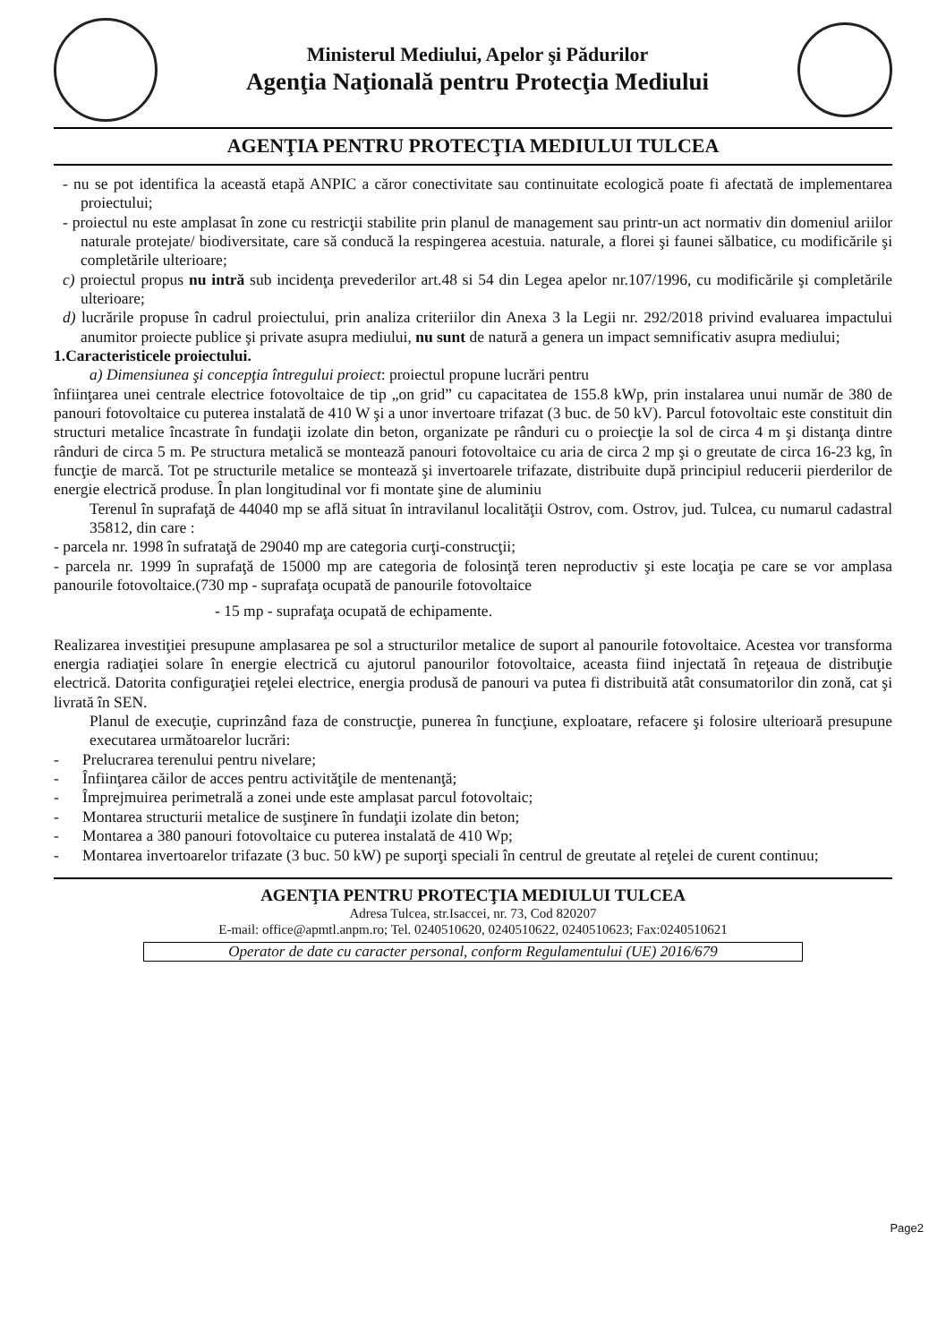Ministerul Mediului, Apelor şi Pădurilor
Agenţia Naţională pentru Protecţia Mediului
AGENŢIA PENTRU PROTECŢIA MEDIULUI TULCEA
- nu se pot identifica la această etapă ANPIC a căror conectivitate sau continuitate ecologică poate fi afectată de implementarea proiectului;
- proiectul nu este amplasat în zone cu restricţii stabilite prin planul de management sau printr-un act normativ din domeniul ariilor naturale protejate/ biodiversitate, care să conducă la respingerea acestuia. naturale, a florei şi faunei sălbatice, cu modificările şi completările ulterioare;
c) proiectul propus nu intră sub incidenţa prevederilor art.48 si 54 din Legea apelor nr.107/1996, cu modificările şi completările ulterioare;
d) lucrările propuse în cadrul proiectului, prin analiza criteriilor din Anexa 3 la Legii nr. 292/2018 privind evaluarea impactului anumitor proiecte publice şi private asupra mediului, nu sunt de natură a genera un impact semnificativ asupra mediului;
1.Caracteristicele proiectului.
a) Dimensiunea şi concepţia întregului proiect: proiectul propune lucrări pentru
înfiinţarea unei centrale electrice fotovoltaice de tip „on grid” cu capacitatea de 155.8 kWp, prin instalarea unui număr de 380 de panouri fotovoltaice cu puterea instalată de 410 W şi a unor invertoare trifazat (3 buc. de 50 kV). Parcul fotovoltaic este constituit din structuri metalice încastrate în fundaţii izolate din beton, organizate pe rânduri cu o proiecţie la sol de circa 4 m şi distanţa dintre rânduri de circa 5 m. Pe structura metalică se montează panouri fotovoltaice cu aria de circa 2 mp şi o greutate de circa 16-23 kg, în funcţie de marcă. Tot pe structurile metalice se montează şi invertoarele trifazate, distribuite după principiul reducerii pierderilor de energie electrică produse. În plan longitudinal vor fi montate şine de aluminiu
Terenul în suprafaţă de 44040 mp se află situat în intravilanul localităţii Ostrov, com. Ostrov, jud. Tulcea, cu numarul cadastral 35812, din care :
- parcela nr. 1998 în sufrataţă de 29040 mp are categoria curţi-construcţii;
- parcela nr. 1999 în suprafaţă de 15000 mp are categoria de folosinţă teren neproductiv şi este locaţia pe care se vor amplasa panourile fotovoltaice.(730 mp - suprafaţa ocupată de panourile fotovoltaice
- 15 mp - suprafaţa ocupată de echipamente.
Realizarea investiţiei presupune amplasarea pe sol a structurilor metalice de suport al panourile fotovoltaice. Acestea vor transforma energia radiaţiei solare în energie electrică cu ajutorul panourilor fotovoltaice, aceasta fiind injectată în reţeaua de distribuţie electrică. Datorita configuraţiei reţelei electrice, energia produsă de panouri va putea fi distribuită atât consumatorilor din zonă, cat şi livrată în SEN.
Planul de execuţie, cuprinzând faza de construcţie, punerea în funcţiune, exploatare, refacere şi folosire ulterioară presupune executarea următoarelor lucrări:
- Prelucrarea terenului pentru nivelare;
- Înfiinţarea căilor de acces pentru activităţile de mentenanţă;
- Împrejmuirea perimetrală a zonei unde este amplasat parcul fotovoltaic;
- Montarea structurii metalice de susţinere în fundaţii izolate din beton;
- Montarea a 380 panouri fotovoltaice cu puterea instalată de 410 Wp;
- Montarea invertoarelor trifazate (3 buc. 50 kW) pe suporţi speciali în centrul de greutate al reţelei de curent continuu;
AGENŢIA PENTRU PROTECŢIA MEDIULUI TULCEA
Adresa Tulcea, str.Isaccei, nr. 73, Cod 820207
E-mail: office@apmtl.anpm.ro; Tel. 0240510620, 0240510622, 0240510623; Fax:0240510621
Operator de date cu caracter personal, conform Regulamentului (UE) 2016/679
Page2